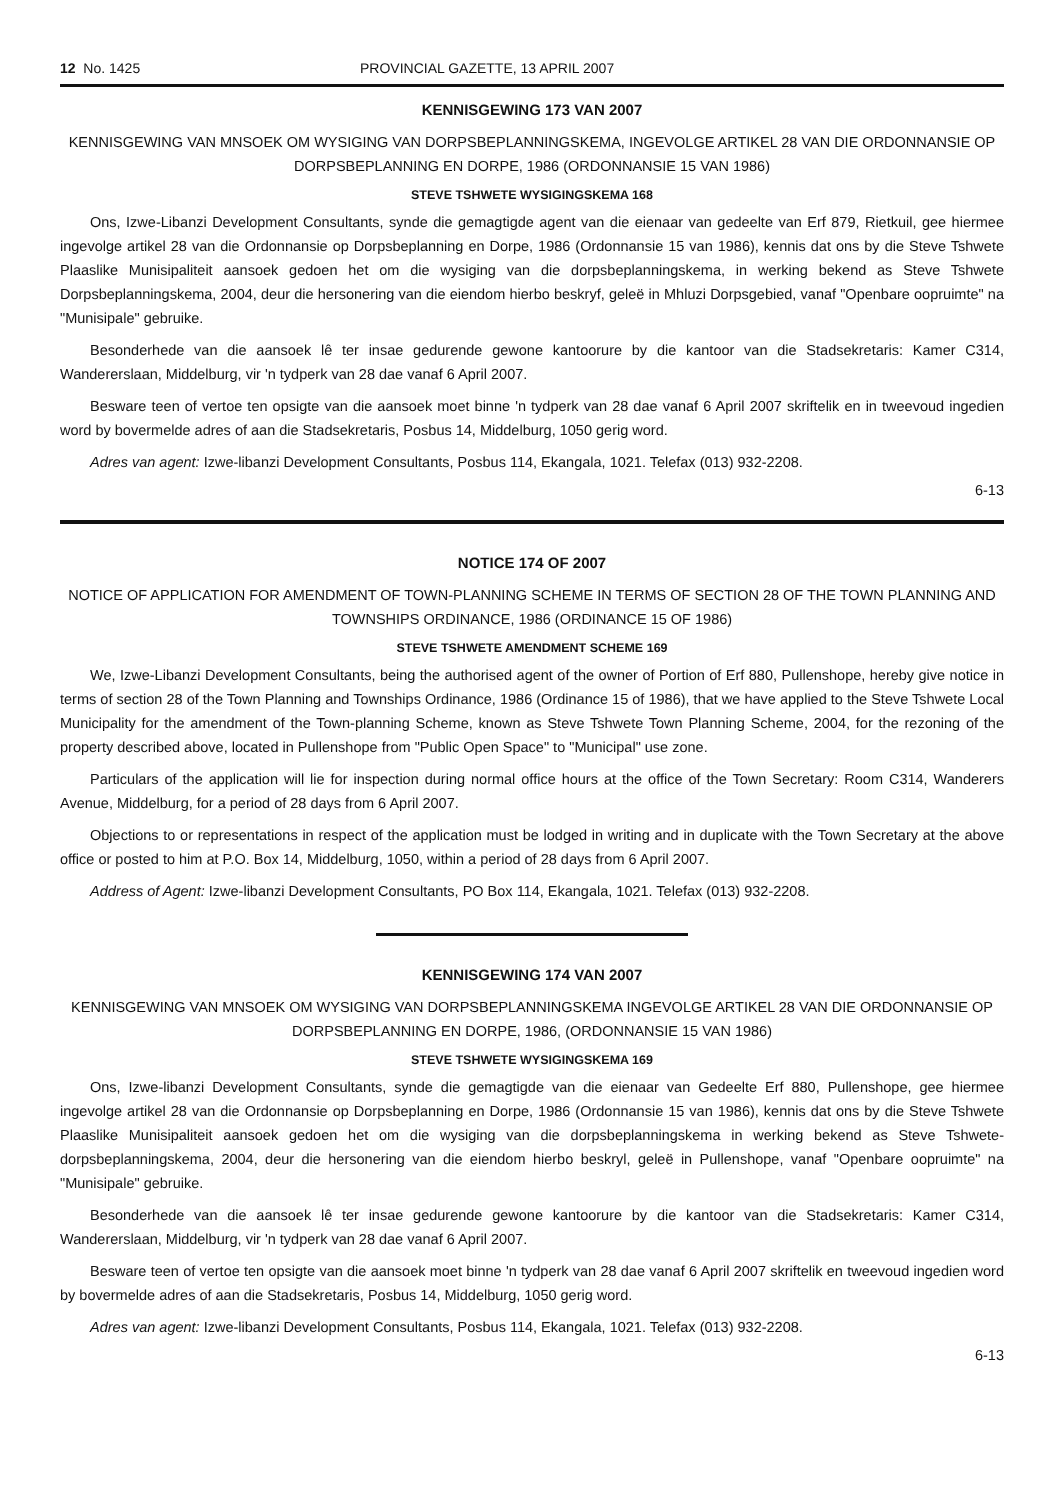12 No. 1425 PROVINCIAL GAZETTE, 13 APRIL 2007
KENNISGEWING 173 VAN 2007
KENNISGEWING VAN MNSOEK OM WYSIGING VAN DORPSBEPLANNINGSKEMA, INGEVOLGE ARTIKEL 28 VAN DIE ORDONNANSIE OP DORPSBEPLANNING EN DORPE, 1986 (ORDONNANSIE 15 VAN 1986)
STEVE TSHWETE WYSIGINGSKEMA 168
Ons, Izwe-Libanzi Development Consultants, synde die gemagtigde agent van die eienaar van gedeelte van Erf 879, Rietkuil, gee hiermee ingevolge artikel 28 van die Ordonnansie op Dorpsbeplanning en Dorpe, 1986 (Ordonnansie 15 van 1986), kennis dat ons by die Steve Tshwete Plaaslike Munisipaliteit aansoek gedoen het om die wysiging van die dorpsbeplanningskema, in werking bekend as Steve Tshwete Dorpsbeplanningskema, 2004, deur die hersonering van die eiendom hierbo beskryf, geleë in Mhluzi Dorpsgebied, vanaf "Openbare oopruimte" na "Munisipale" gebruike.
Besonderhede van die aansoek lê ter insae gedurende gewone kantoorure by die kantoor van die Stadsekretaris: Kamer C314, Wandererslaan, Middelburg, vir 'n tydperk van 28 dae vanaf 6 April 2007.
Besware teen of vertoe ten opsigte van die aansoek moet binne 'n tydperk van 28 dae vanaf 6 April 2007 skriftelik en in tweevoud ingedien word by bovermelde adres of aan die Stadsekretaris, Posbus 14, Middelburg, 1050 gerig word.
Adres van agent: Izwe-libanzi Development Consultants, Posbus 114, Ekangala, 1021. Telefax (013) 932-2208.
6-13
NOTICE 174 OF 2007
NOTICE OF APPLICATION FOR AMENDMENT OF TOWN-PLANNING SCHEME IN TERMS OF SECTION 28 OF THE TOWN PLANNING AND TOWNSHIPS ORDINANCE, 1986 (ORDINANCE 15 OF 1986)
STEVE TSHWETE AMENDMENT SCHEME 169
We, Izwe-Libanzi Development Consultants, being the authorised agent of the owner of Portion of Erf 880, Pullenshope, hereby give notice in terms of section 28 of the Town Planning and Townships Ordinance, 1986 (Ordinance 15 of 1986), that we have applied to the Steve Tshwete Local Municipality for the amendment of the Town-planning Scheme, known as Steve Tshwete Town Planning Scheme, 2004, for the rezoning of the property described above, located in Pullenshope from "Public Open Space" to "Municipal" use zone.
Particulars of the application will lie for inspection during normal office hours at the office of the Town Secretary: Room C314, Wanderers Avenue, Middelburg, for a period of 28 days from 6 April 2007.
Objections to or representations in respect of the application must be lodged in writing and in duplicate with the Town Secretary at the above office or posted to him at P.O. Box 14, Middelburg, 1050, within a period of 28 days from 6 April 2007.
Address of Agent: Izwe-libanzi Development Consultants, PO Box 114, Ekangala, 1021. Telefax (013) 932-2208.
KENNISGEWING 174 VAN 2007
KENNISGEWING VAN MNSOEK OM WYSIGING VAN DORPSBEPLANNINGSKEMA INGEVOLGE ARTIKEL 28 VAN DIE ORDONNANSIE OP DORPSBEPLANNING EN DORPE, 1986, (ORDONNANSIE 15 VAN 1986)
STEVE TSHWETE WYSIGINGSKEMA 169
Ons, Izwe-libanzi Development Consultants, synde die gemagtigde van die eienaar van Gedeelte Erf 880, Pullenshope, gee hiermee ingevolge artikel 28 van die Ordonnansie op Dorpsbeplanning en Dorpe, 1986 (Ordonnansie 15 van 1986), kennis dat ons by die Steve Tshwete Plaaslike Munisipaliteit aansoek gedoen het om die wysiging van die dorpsbeplanningskema in werking bekend as Steve Tshwete-dorpsbeplanningskema, 2004, deur die hersonering van die eiendom hierbo beskryl, geleë in Pullenshope, vanaf "Openbare oopruimte" na "Munisipale" gebruike.
Besonderhede van die aansoek lê ter insae gedurende gewone kantoorure by die kantoor van die Stadsekretaris: Kamer C314, Wandererslaan, Middelburg, vir 'n tydperk van 28 dae vanaf 6 April 2007.
Besware teen of vertoe ten opsigte van die aansoek moet binne 'n tydperk van 28 dae vanaf 6 April 2007 skriftelik en tweevoud ingedien word by bovermelde adres of aan die Stadsekretaris, Posbus 14, Middelburg, 1050 gerig word.
Adres van agent: Izwe-libanzi Development Consultants, Posbus 114, Ekangala, 1021. Telefax (013) 932-2208.
6-13